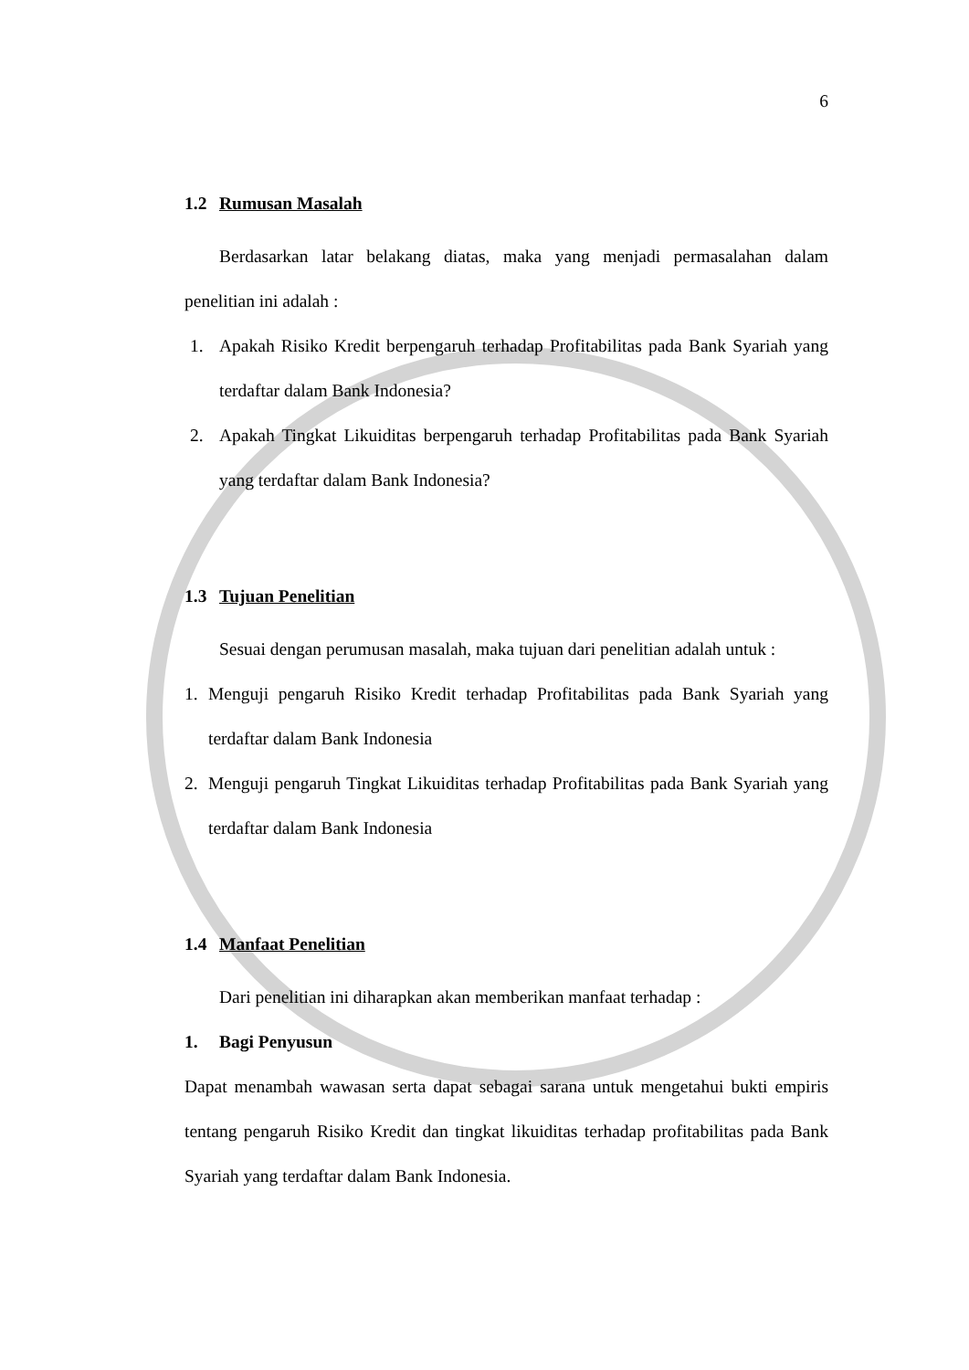6
1.2 Rumusan Masalah
Berdasarkan latar belakang diatas, maka yang menjadi permasalahan dalam penelitian ini adalah :
1. Apakah Risiko Kredit berpengaruh terhadap Profitabilitas pada Bank Syariah yang terdaftar dalam Bank Indonesia?
2. Apakah Tingkat Likuiditas berpengaruh terhadap Profitabilitas pada Bank Syariah yang terdaftar dalam Bank Indonesia?
1.3 Tujuan Penelitian
Sesuai dengan perumusan masalah, maka tujuan dari penelitian adalah untuk :
1. Menguji pengaruh Risiko Kredit terhadap Profitabilitas pada Bank Syariah yang terdaftar dalam Bank Indonesia
2. Menguji pengaruh Tingkat Likuiditas terhadap Profitabilitas pada Bank Syariah yang terdaftar dalam Bank Indonesia
1.4 Manfaat Penelitian
Dari penelitian ini diharapkan akan memberikan manfaat terhadap :
1. Bagi Penyusun
Dapat menambah wawasan serta dapat sebagai sarana untuk mengetahui bukti empiris tentang pengaruh Risiko Kredit dan tingkat likuiditas terhadap profitabilitas pada Bank Syariah yang terdaftar dalam Bank Indonesia.